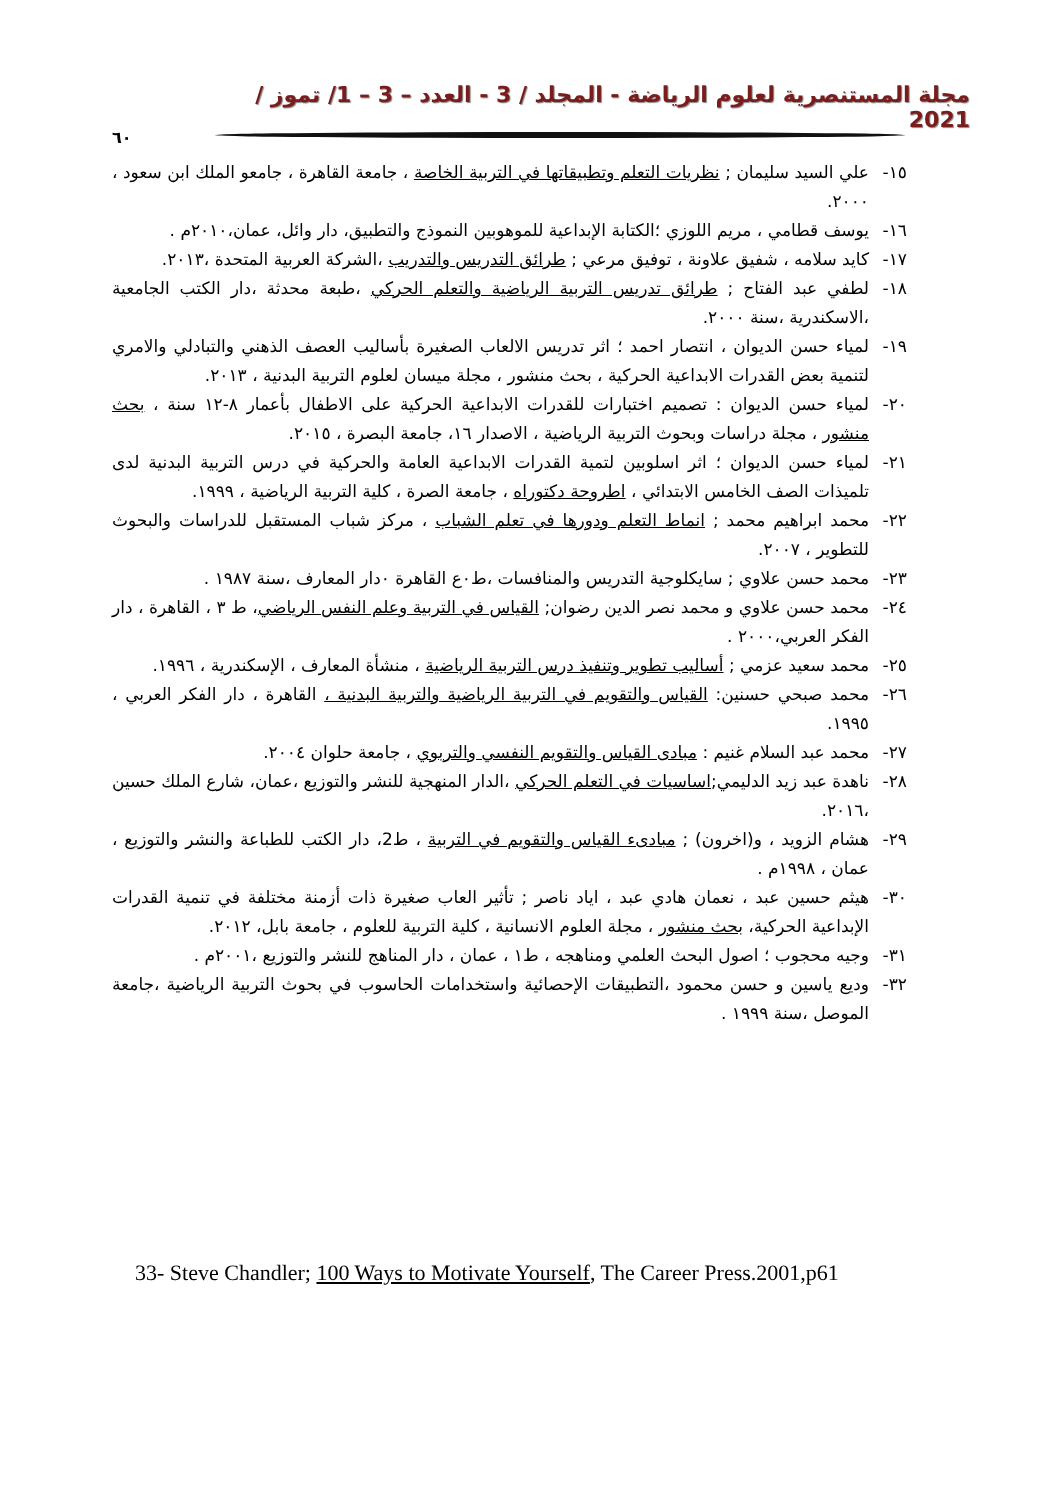مجلة المستنصرية لعلوم الرياضة - المجلد / 3 - العدد – 3 – 1/ تموز / 2021
٦٠
١٥- علي السيد سليمان ; نظريات التعلم وتطبيقاتها في التربية الخاصة ، جامعة القاهرة ، جامعو الملك ابن سعود ، ٢٠٠٠.
١٦- يوسف قطامي ، مريم اللوزي ؛الكتابة الإبداعية للموهوبين النموذج والتطبيق، دار وائل، عمان،٢٠١٠م .
١٧- كايد سلامه ، شفيق علاونة ، توفيق مرعي ; طرائق التدريس والتدريب ،الشركة العربية المتحدة ،٢٠١٣.
١٨- لطفي عبد الفتاح ; طرائق تدريس التربية الرياضية والتعلم الحركي ،طبعة محدثة ،دار الكتب الجامعية ،الاسكندرية ،سنة ٢٠٠٠.
١٩- لمياء حسن الديوان ، انتصار احمد ؛ اثر تدريس الالعاب الصغيرة بأساليب العصف الذهني والتبادلي والامري لتنمية بعض القدرات الابداعية الحركية ، بحث منشور ، مجلة ميسان لعلوم التربية البدنية ، ٢٠١٣.
٢٠- لمياء حسن الديوان : تصميم اختبارات للقدرات الابداعية الحركية على الاطفال بأعمار ٨-١٢ سنة ، بحث منشور ، مجلة دراسات وبحوث التربية الرياضية ، الاصدار ١٦، جامعة البصرة ، ٢٠١٥.
٢١- لمياء حسن الديوان ؛ اثر اسلوبين لتمية القدرات الابداعية العامة والحركية في درس التربية البدنية لدى تلميذات الصف الخامس الابتدائي ، اطروحة دكتوراه ، جامعة الصرة ، كلية التربية الرياضية ، ١٩٩٩.
٢٢- محمد ابراهيم محمد ; انماط التعلم ودورها في تعلم الشباب ، مركز شباب المستقبل للدراسات والبحوث للتطوير ، ٢٠٠٧.
٢٣- محمد حسن علاوي ; سايكلوجية التدريس والمنافسات ،ط٠ع القاهرة ٠دار المعارف ،سنة ١٩٨٧ .
٢٤- محمد حسن علاوي و محمد نصر الدين رضوان; القياس في التربية وعلم النفس الرياضي، ط ٣ ، القاهرة ، دار الفكر العربي،٢٠٠٠ .
٢٥- محمد سعيد عزمي ; أساليب تطوير وتنفيذ درس التربية الرياضية ، منشأة المعارف ، الإسكندرية ، ١٩٩٦.
٢٦- محمد صبحي حسنين: القياس والتقويم في التربية الرياضية والتربية البدنية ، القاهرة ، دار الفكر العربي ، ١٩٩٥.
٢٧- محمد عبد السلام غنيم : مبادى القياس والتقويم النفسي والتربوي ، جامعة حلوان ٢٠٠٤.
٢٨- ناهدة عبد زيد الدليمي;اساسيات في التعلم الحركي ،الدار المنهجية للنشر والتوزيع ،عمان، شارع الملك حسين ،٢٠١٦.
٢٩- هشام الزويد ، و(اخرون) ; مبادىء القياس والتقويم في التربية ، ط2، دار الكتب للطباعة والنشر والتوزيع ، عمان ، ١٩٩٨م .
٣٠- هيثم حسين عبد ، نعمان هادي عبد ، اياد ناصر ; تأثير العاب صغيرة ذات أزمنة مختلفة في تنمية القدرات الإبداعية الحركية، بحث منشور ، مجلة العلوم الانسانية ، كلية التربية للعلوم ، جامعة بابل، ٢٠١٢.
٣١- وجيه محجوب ؛ اصول البحث العلمي ومناهجه ، ط١ ، عمان ، دار المناهج للنشر والتوزيع ،٢٠٠١م .
٣٢- وديع ياسين و حسن محمود ،التطبيقات الإحصائية واستخدامات الحاسوب في بحوث التربية الرياضية ،جامعة الموصل ،سنة ١٩٩٩ .
33- Steve Chandler; 100 Ways to Motivate Yourself, The Career Press.2001,p61